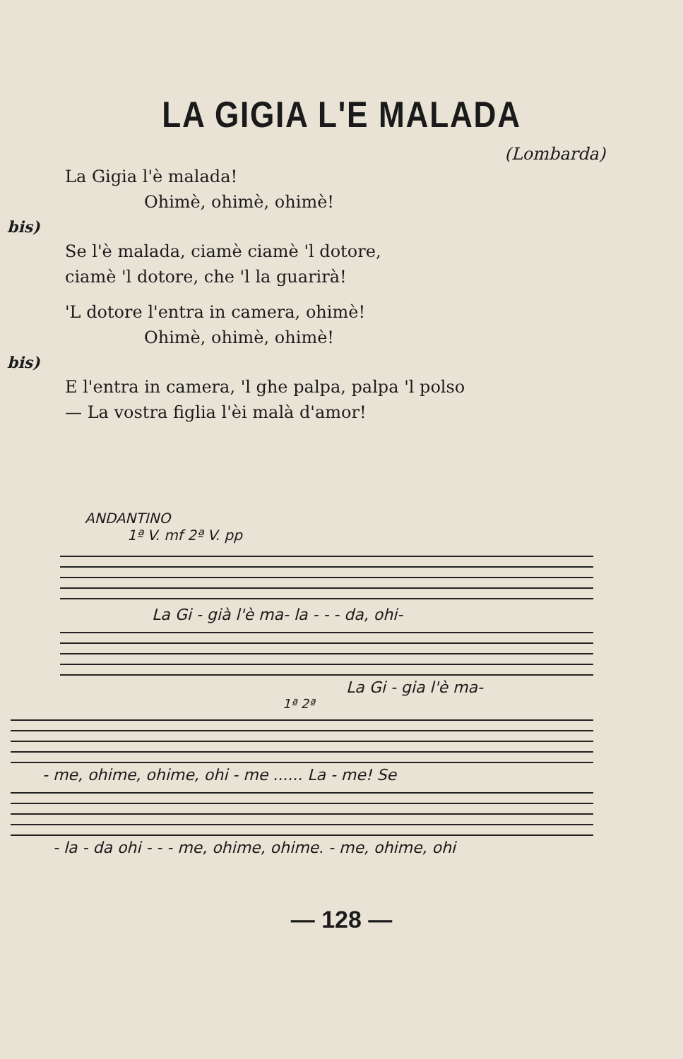LA GIGIA L'E MALADA
(Lombarda)
La Gigia l'è malada!
Ohimè, ohimè, ohimè!
bis)
Se l'è malada, ciamè ciamè 'l dotore,
ciamè 'l dotore, che 'l la guarirà!
'L dotore l'entra in camera, ohimè!
Ohimè, ohimè, ohimè!
bis)
E l'entra in camera, 'l ghe palpa, palpa 'l polso
— La vostra figlia l'èi malà d'amor!
ANDANTINO
1ª V. mf 2ª V. pp
La Gi - già l'è ma- la - - - da, ohi-
La Gi - gia l'è ma-
1ª 2ª
- me, ohime, ohime, ohi - me ...... La - me! Se
- la - da ohi - - - me, ohime, ohime. - me, ohime, ohi
— 128 —